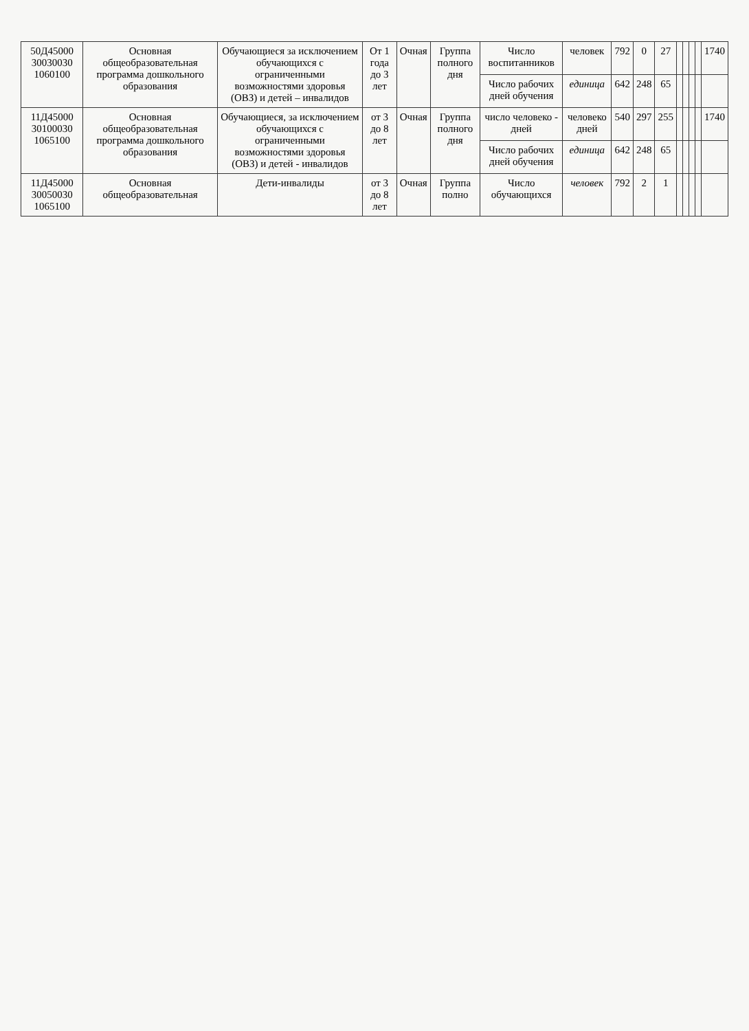| 50Д45000 30030030 1060100 | Основная общеобразовательная программа дошкольного образования | Обучающиеся за исключением обучающихся с ограниченными возможностями здоровья (ОВЗ) и детей – инвалидов | От 1 года до 3 лет | Очная | Группа полного дня | Число воспитанников | человек | 792 | 0 | 27 | | | | | 1740 |
| | | | | | | Число рабочих дней обучения | единица | 642 | 248 | 65 | | | | | |
| 11Д45000 30100030 1065100 | Основная общеобразовательная программа дошкольного образования | Обучающиеся, за исключением обучающихся с ограниченными возможностями здоровья (ОВЗ) и детей - инвалидов | от 3 до 8 лет | Очная | Группа полного дня | число человеко - дней | человеко дней | 540 | 297 | 255 | | | | | 1740 |
| | | | | | | Число рабочих дней обучения | единица | 642 | 248 | 65 | | | | | |
| 11Д45000 30050030 1065100 | Основная общеобразовательная | Дети-инвалиды | от 3 до 8 лет | Очная | Группа полно | Число обучающихся | человек | 792 | 2 | 1 | | | | | |